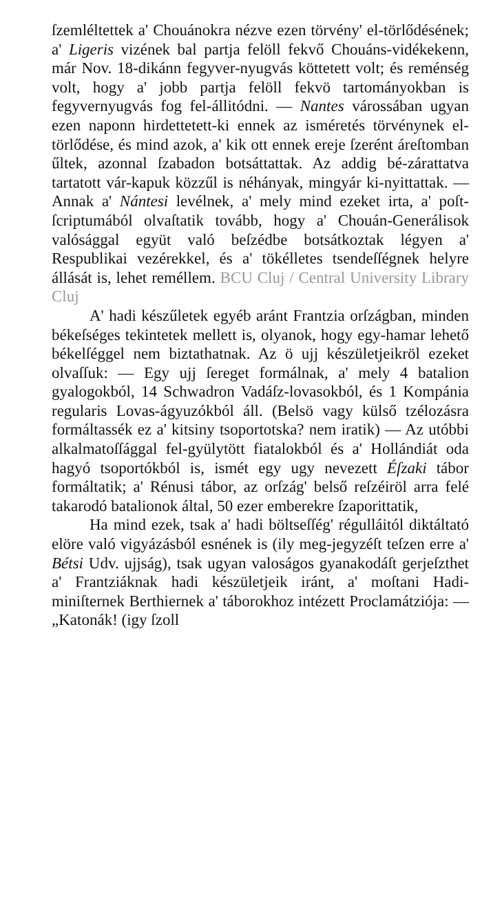ſzemléltettek a' Chouánokra nézve ezen törvény' el-törlődésének; a' Ligeris vizének bal partja felöll fekvő Chouáns-vidékekenn, már Nov. 18-dikánn fegyver-nyugvás köttetett volt; és reménség volt, hogy a' jobb partja felöll fekvö tartományokban is fegyvernyugvás fog fel-állitódni. — Nantes várossában ugyan ezen naponn hirdettetett-ki ennek az isméretés törvénynek el-törlődése, és mind azok, a' kik ott ennek ereje ſzerént áreſtomban űltek, azonnal ſzabadon botsáttattak. Az addig bé-zárattatva tartatott vár-kapuk közzűl is néhányak, mingyár ki-nyittattak. — Annak a' Nántesi levélnek, a' mely mind ezeket irta, a' poſt-ſcriptumából olvaſtatik tovább, hogy a' Chouán-Generálisok valósággal együt való beſzédbe botsátkoztak légyen a' Respublikai vezérekkel, és a' tökélletes tsendeſſégnek helyre állását is, lehet reméllem. BCU Cluj / Central University Library Cluj
A' hadi készűletek egyéb aránt Frantzia orſzágban, minden békeſséges tekintetek mellett is, olyanok, hogy egy-hamar lehető békelſéggel nem biztathatnak. Az ö ujj készületjeikröl ezeket olvaſſuk: — Egy ujj ſereget formálnak, a' mely 4 batalion gyalogokból, 14 Schwadron Vadáſz-lovasokból, és 1 Kompánia regularis Lovas-ágyuzókból áll. (Belsö vagy külső tzélozásra formáltassék ez a' kitsiny tsoportotska? nem iratik) — Az utóbbi alkalmatoſſággal fel-gyülytött fiatalokból és a' Hollándiát oda hagyó tsoportókból is, ismét egy ugy nevezett Éſzaki tábor formáltatik; a' Rénusi tábor, az orſzág' belső reſzéiröl arra felé takarodó batalionok által, 50 ezer emberekre ſzaporittatik,
Ha mind ezek, tsak a' hadi böltseſſég' régulláitól diktáltató elöre való vigyázásból esnének is (ily meg-jegyzéſt teſzen erre a' Bétsi Udv. ujjság), tsak ugyan valoságos gyanakodáſt gerjeſzthet a' Frantziáknak hadi készületjeik iránt, a' moſtani Hadi-miniſternek Berthiernek a' táborokhoz intézett Proclamátziója: — „Katonák! (igy ſzoll